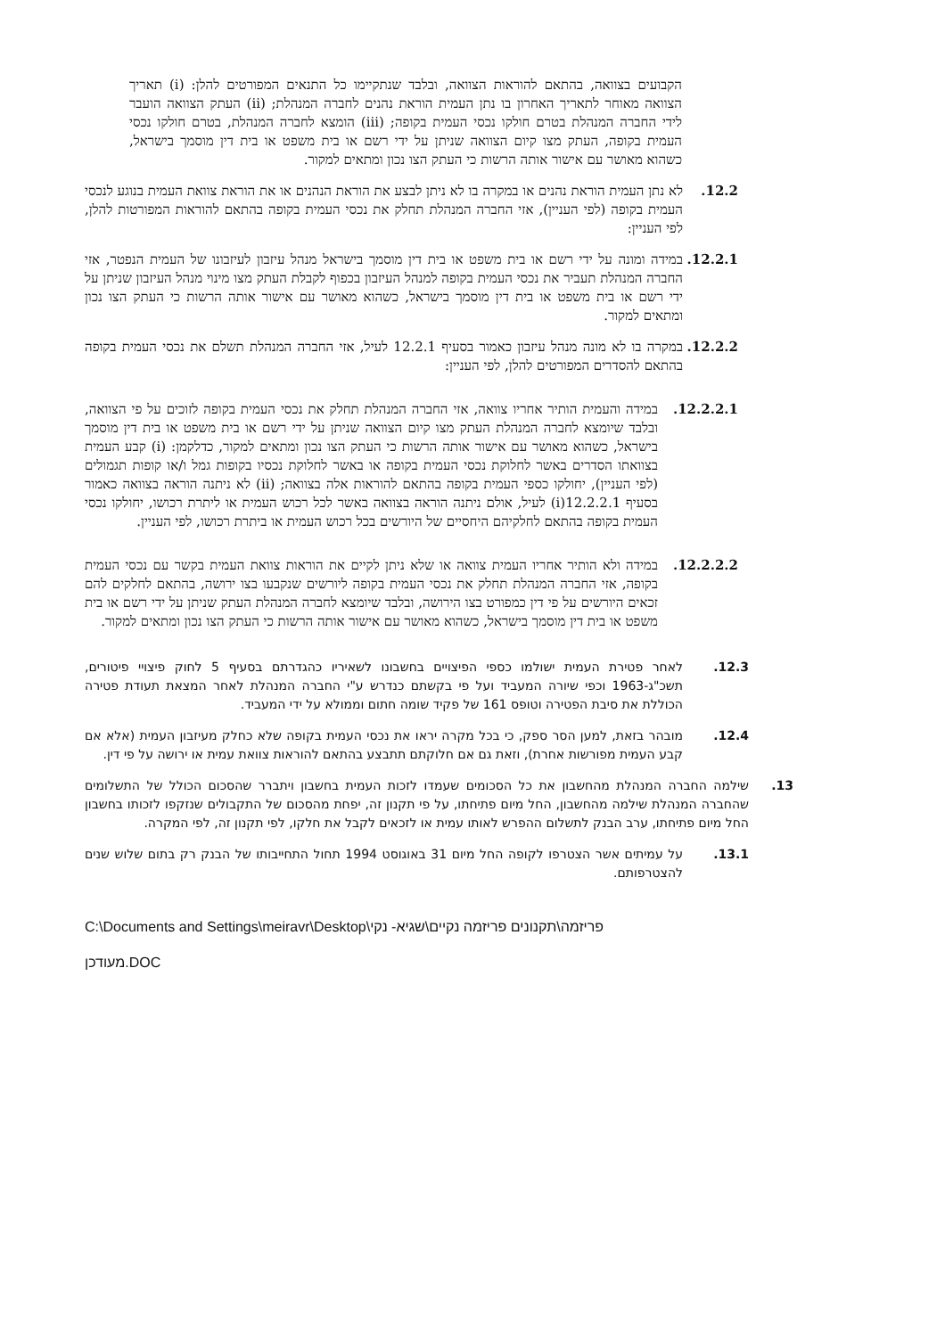הקבועים בצוואה, בהתאם להוראות הצוואה, ובלבד שנתקיימו כל התנאים המפורטים להלן: (i) תאריך הצוואה מאוחר לתאריך האחרון בו נתן העמית הוראת נהנים לחברה המנהלת; (ii) העתק הצוואה הועבר לידי החברה המנהלת בטרם חולקו נכסי העמית בקופה; (iii) הומצא לחברה המנהלת, בטרם חולקו נכסי העמית בקופה, העתק מצו קיום הצוואה שניתן על ידי רשם או בית משפט או בית דין מוסמך בישראל, כשהוא מאושר עם אישור אותה הרשות כי העתק הצו נכון ומתאים למקור.
12.2. לא נתן העמית הוראת נהנים או במקרה בו לא ניתן לבצע את הוראת הנהנים או את הוראת צוואת העמית בנוגע לנכסי העמית בקופה (לפי העניין), אזי החברה המנהלת תחלק את נכסי העמית בקופה בהתאם להוראות המפורטות להלן, לפי העניין:
12.2.1.
במידה ומונה על ידי רשם או בית משפט או בית דין מוסמך בישראל מנהל עיזבון לעיזבונו של העמית הנפטר, אזי החברה המנהלת תעביר את נכסי העמית בקופה למנהל העיזבון בכפוף לקבלת העתק מצו מינוי מנהל העיזבון שניתן על ידי רשם או בית משפט או בית דין מוסמך בישראל, כשהוא מאושר עם אישור אותה הרשות כי העתק הצו נכון ומתאים למקור.
12.2.2.
במקרה בו לא מונה מנהל עיזבון כאמור בסעיף 12.2.1 לעיל, אזי החברה המנהלת תשלם את נכסי העמית בקופה בהתאם להסדרים המפורטים להלן, לפי העניין:
12.2.2.1. במידה והעמית הותיר אחריו צוואה, אזי החברה המנהלת תחלק את נכסי העמית בקופה לזוכים על פי הצוואה, ובלבד שיומצא לחברה המנהלת העתק מצו קיום הצוואה שניתן על ידי רשם או בית משפט או בית דין מוסמך בישראל, כשהוא מאושר עם אישור אותה הרשות כי העתק הצו נכון ומתאים למקור, כדלקמן: (i) קבע העמית בצוואתו הסדרים באשר לחלוקת נכסי העמית בקופה או באשר לחלוקת נכסיו בקופות גמל ו/או קופות תגמולים (לפי העניין), יחולקו כספי העמית בקופה בהתאם להוראות אלה בצוואה; (ii) לא ניתנה הוראה בצוואה כאמור בסעיף 12.2.2.1(i) לעיל, אולם ניתנה הוראה בצוואה באשר לכל רכוש העמית או ליתרת רכושו, יחולקו נכסי העמית בקופה בהתאם לחלקיהם היחסיים של היורשים בכל רכוש העמית או ביתרת רכושו, לפי העניין.
12.2.2.2. במידה ולא הותיר אחריו העמית צוואה או שלא ניתן לקיים את הוראות צוואת העמית בקשר עם נכסי העמית בקופה, אזי החברה המנהלת תחלק את נכסי העמית בקופה ליורשים שנקבעו בצו ירושה, בהתאם לחלקים להם זכאים היורשים על פי דין כמפורט בצו הירושה, ובלבד שיומצא לחברה המנהלת העתק שניתן על ידי רשם או בית משפט או בית דין מוסמך בישראל, כשהוא מאושר עם אישור אותה הרשות כי העתק הצו נכון ומתאים למקור.
12.3. לאחר פטירת העמית ישולמו כספי הפיצויים בחשבונו לשאיריו כהגדרתם בסעיף 5 לחוק פיצויי פיטורים, תשכ"ג-1963 וכפי שיורה המעביד ועל פי בקשתם כנדרש ע"י החברה המנהלת לאחר המצאת תעודת פטירה הכוללת את סיבת הפטירה וטופס 161 של פקיד שומה חתום וממולא על ידי המעביד.
12.4. מובהר בזאת, למען הסר ספק, כי בכל מקרה יראו את נכסי העמית בקופה שלא כחלק מעיזבון העמית (אלא אם קבע העמית מפורשות אחרת), וזאת גם אם חלוקתם תתבצע בהתאם להוראות צוואת עמית או ירושה על פי דין.
13. שילמה החברה המנהלת מהחשבון את כל הסכומים שעמדו לזכות העמית בחשבון ויתברר שהסכום הכולל של התשלומים שהחברה המנהלת שילמה מהחשבון, החל מיום פתיחתו, על פי תקנון זה, יפחת מהסכום של התקבולים שנזקפו לזכותו בחשבון החל מיום פתיחתו, ערב הבנק לתשלום ההפרש לאותו עמית או לזכאים לקבל את חלקו, לפי תקנון זה, לפי המקרה.
13.1. על עמיתים אשר הצטרפו לקופה החל מיום 31 באוגוסט 1994 תחול התחייבותו של הבנק רק בתום שלוש שנים להצטרפותם.
C:\Documents and Settings\meiravr\Desktop\פריזמה\תקנונים פריזמה נקיים\שגיא- נקי
מעודכן.DOC